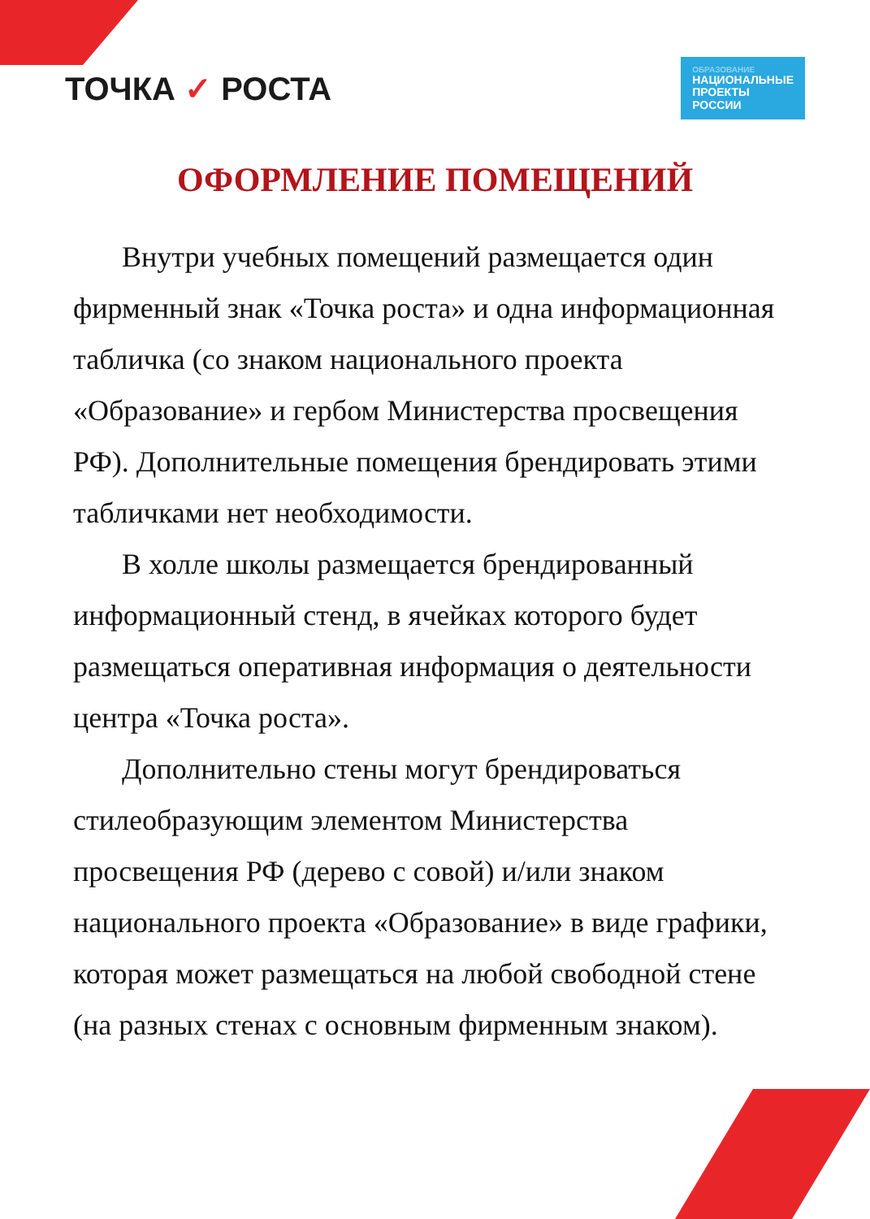ТОЧКА ✓ РОСТА
ОБРАЗОВАНИЕ
НАЦИОНАЛЬНЫЕ
ПРОЕКТЫ
РОССИИ
ОФОРМЛЕНИЕ ПОМЕЩЕНИЙ
Внутри учебных помещений размещается один фирменный знак «Точка роста» и одна информационная табличка (со знаком национального проекта «Образование» и гербом Министерства просвещения РФ). Дополнительные помещения брендировать этими табличками нет необходимости.
В холле школы размещается брендированный информационный стенд, в ячейках которого будет размещаться оперативная информация о деятельности центра «Точка роста».
Дополнительно стены могут брендироваться стилеобразующим элементом Министерства просвещения РФ (дерево с совой) и/или знаком национального проекта «Образование» в виде графики, которая может размещаться на любой свободной стене (на разных стенах с основным фирменным знаком).